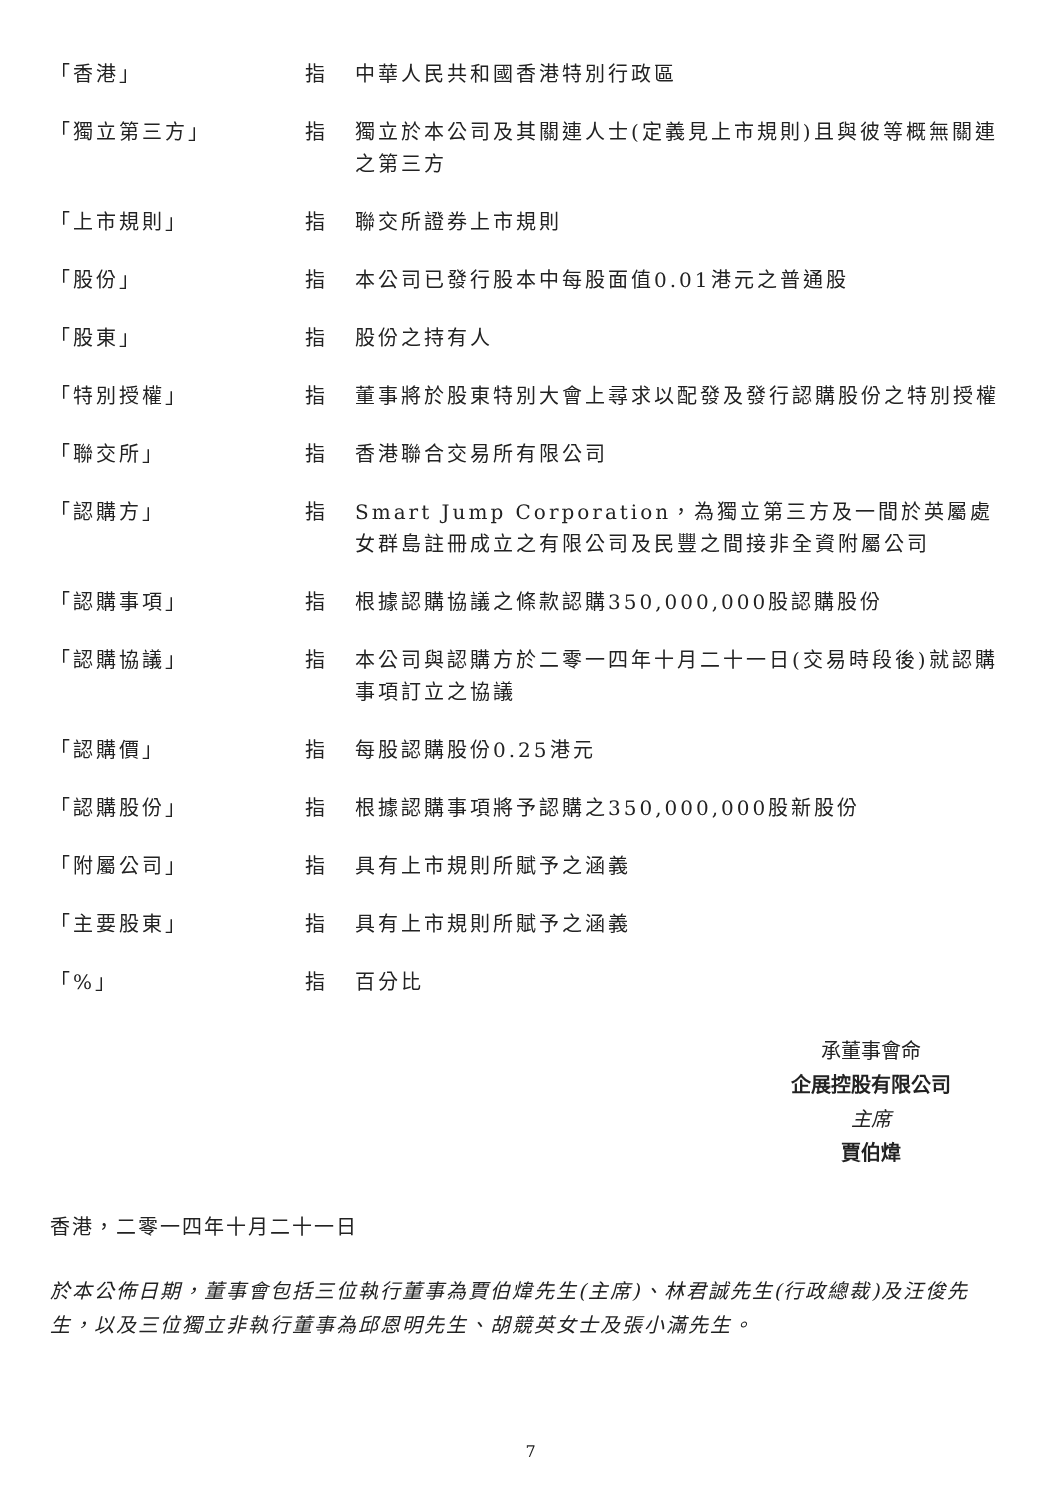| 「香港」 | 指 | 中華人民共和國香港特別行政區 |
| 「獨立第三方」 | 指 | 獨立於本公司及其關連人士(定義見上市規則)且與彼等概無關連之第三方 |
| 「上市規則」 | 指 | 聯交所證券上市規則 |
| 「股份」 | 指 | 本公司已發行股本中每股面值0.01港元之普通股 |
| 「股東」 | 指 | 股份之持有人 |
| 「特別授權」 | 指 | 董事將於股東特別大會上尋求以配發及發行認購股份之特別授權 |
| 「聯交所」 | 指 | 香港聯合交易所有限公司 |
| 「認購方」 | 指 | Smart Jump Corporation，為獨立第三方及一間於英屬處女群島註冊成立之有限公司及民豐之間接非全資附屬公司 |
| 「認購事項」 | 指 | 根據認購協議之條款認購350,000,000股認購股份 |
| 「認購協議」 | 指 | 本公司與認購方於二零一四年十月二十一日(交易時段後)就認購事項訂立之協議 |
| 「認購價」 | 指 | 每股認購股份0.25港元 |
| 「認購股份」 | 指 | 根據認購事項將予認購之350,000,000股新股份 |
| 「附屬公司」 | 指 | 具有上市規則所賦予之涵義 |
| 「主要股東」 | 指 | 具有上市規則所賦予之涵義 |
| 「%」 | 指 | 百分比 |
承董事會命
企展控股有限公司
主席
賈伯煒
香港，二零一四年十月二十一日
於本公佈日期，董事會包括三位執行董事為賈伯煒先生(主席)、林君誠先生(行政總裁)及汪俊先生，以及三位獨立非執行董事為邱恩明先生、胡競英女士及張小滿先生。
7